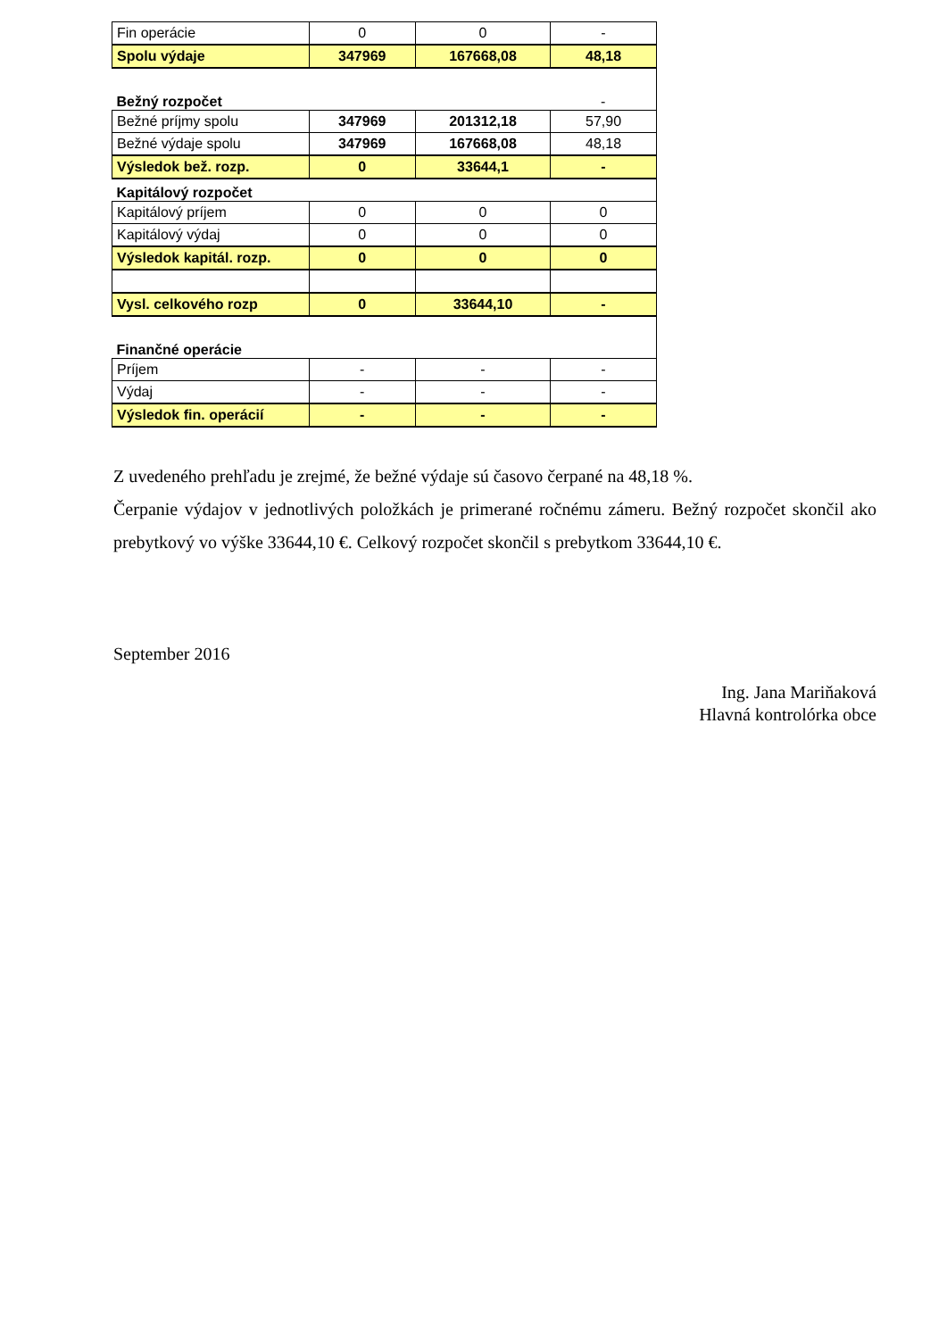| Fin operácie | 0 | 0 | - |
| Spolu výdaje | 347969 | 167668,08 | 48,18 |
| Bežný rozpočet | | | - |
| Bežné príjmy spolu | 347969 | 201312,18 | 57,90 |
| Bežné výdaje spolu | 347969 | 167668,08 | 48,18 |
| Výsledok bež. rozp. | 0 | 33644,1 | - |
| Kapitálový rozpočet | | | |
| Kapitálový príjem | 0 | 0 | 0 |
| Kapitálový výdaj | 0 | 0 | 0 |
| Výsledok kapitál. rozp. | 0 | 0 | 0 |
| Vysl. celkového rozp | 0 | 33644,10 | - |
| Finančné operácie | | | |
| Príjem | - | - | - |
| Výdaj | - | - | - |
| Výsledok fin. operácií | - | - | - |
Z uvedeného prehľadu je zrejmé, že bežné výdaje sú časovo čerpané na 48,18 %.
Čerpanie výdajov v jednotlivých položkách je primerané ročnému zámeru. Bežný rozpočet skončil ako prebytkový vo výške 33644,10 €. Celkový rozpočet skončil s prebytkom 33644,10 €.
September 2016
Ing. Jana Mariňaková
Hlavná kontrolórka obce